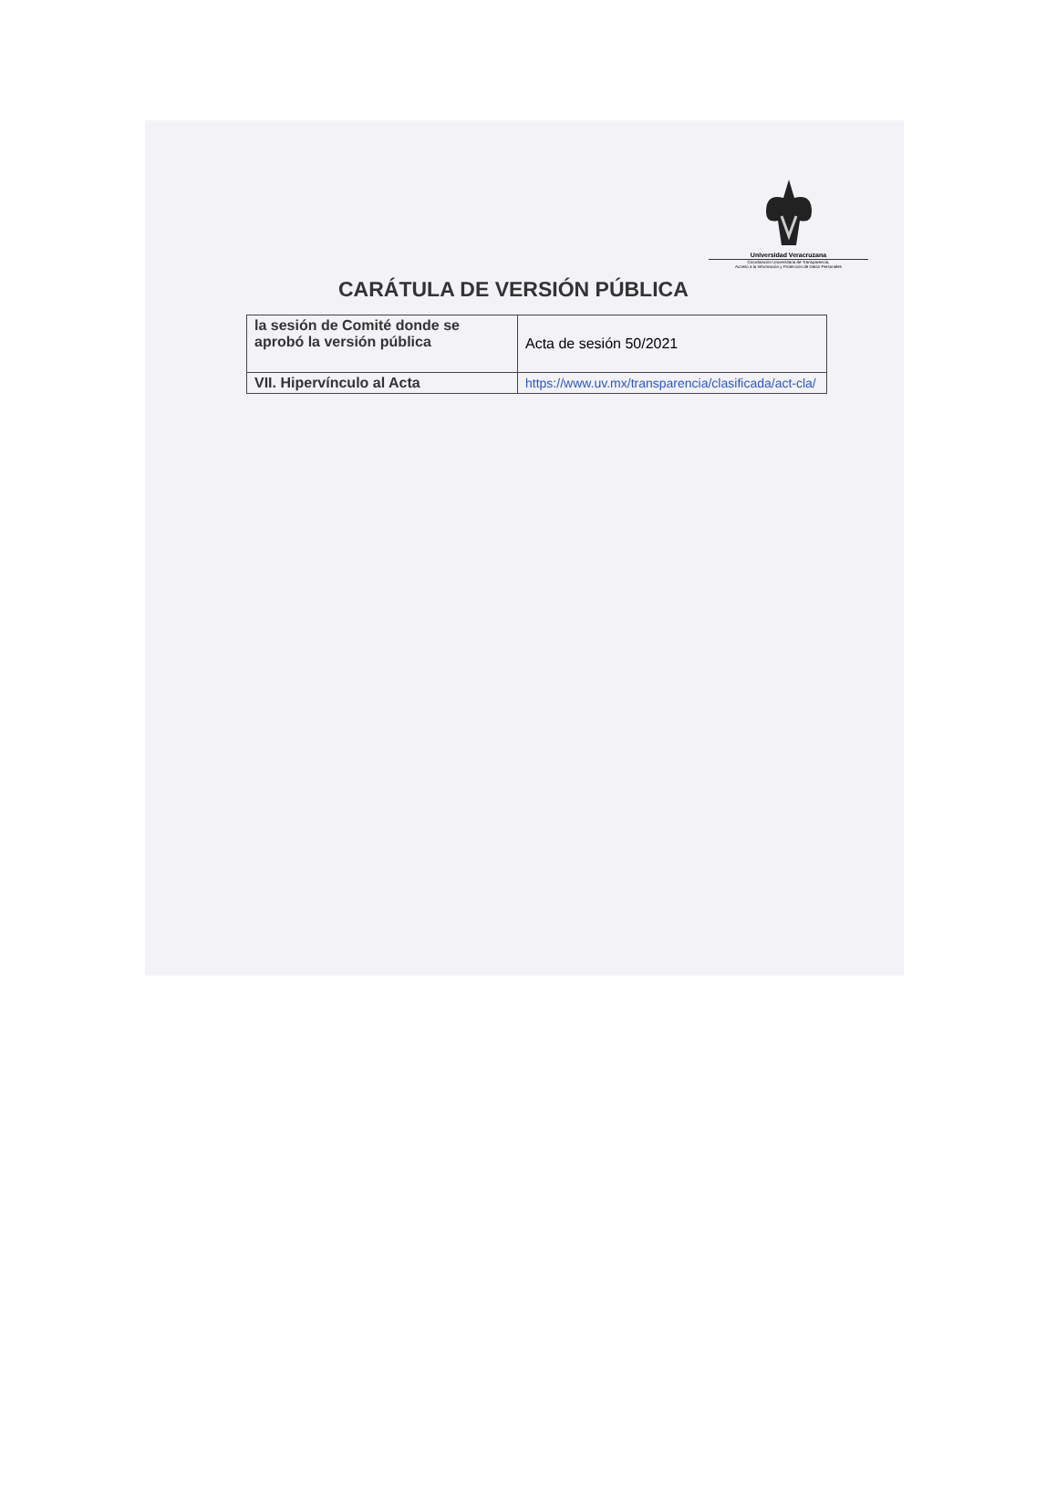Universidad Veracruzana
Coordinación Universitaria de Transparencia,
Acceso a la Información y Protección de Datos Personales
CARÁTULA DE VERSIÓN PÚBLICA
| la sesión de Comité donde se aprobó la versión pública | Acta de sesión 50/2021 |
| VII. Hipervínculo al Acta | https://www.uv.mx/transparencia/clasificada/act-cla/ |